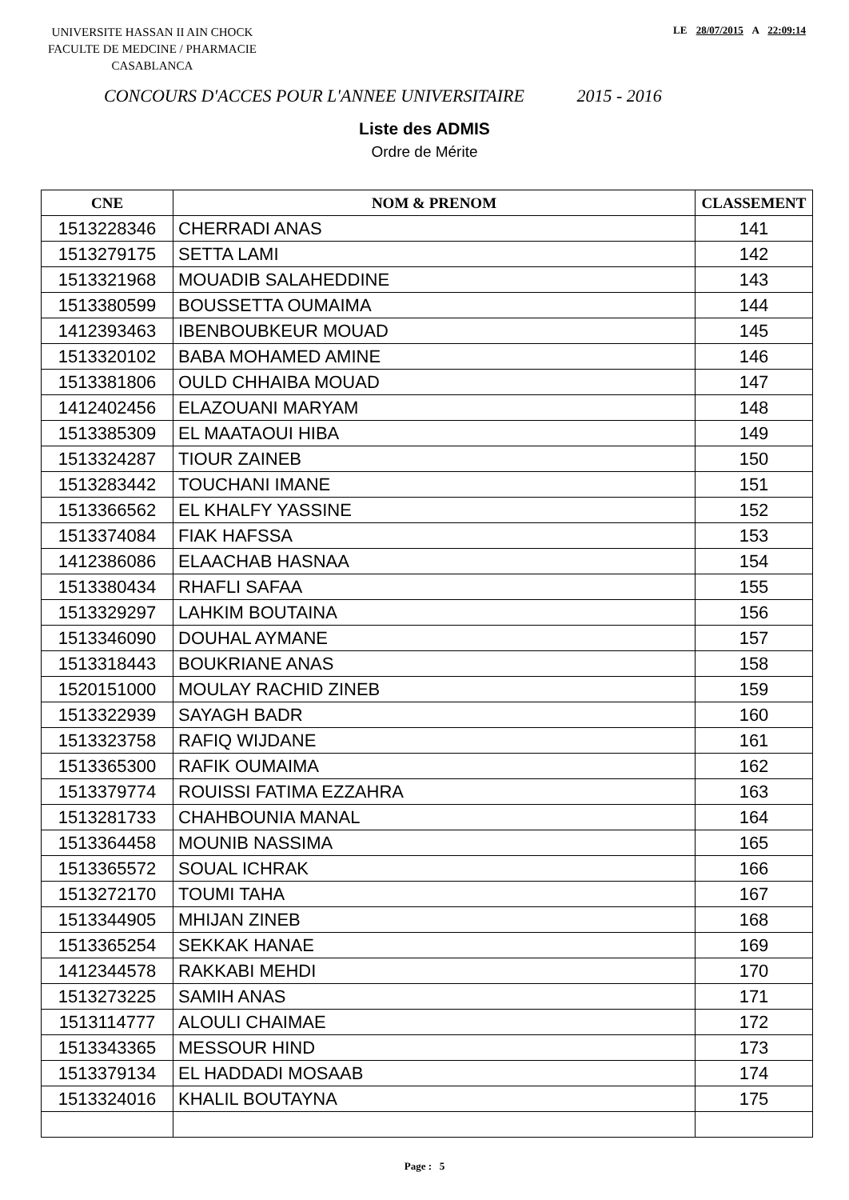UNIVERSITE HASSAN II AIN CHOCK
FACULTE DE MEDCINE / PHARMACIE
CASABLANCA
LE 28/07/2015 A 22:09:14
CONCOURS D'ACCES POUR L'ANNEE UNIVERSITAIRE 2015 - 2016
Liste des ADMIS
Ordre de Mérite
| CNE | NOM & PRENOM | CLASSEMENT |
| --- | --- | --- |
| 1513228346 | CHERRADI ANAS | 141 |
| 1513279175 | SETTA LAMI | 142 |
| 1513321968 | MOUADIB SALAHEDDINE | 143 |
| 1513380599 | BOUSSETTA OUMAIMA | 144 |
| 1412393463 | IBENBOUBKEUR MOUAD | 145 |
| 1513320102 | BABA MOHAMED AMINE | 146 |
| 1513381806 | OULD CHHAIBA MOUAD | 147 |
| 1412402456 | ELAZOUANI MARYAM | 148 |
| 1513385309 | EL MAATAOUI HIBA | 149 |
| 1513324287 | TIOUR ZAINEB | 150 |
| 1513283442 | TOUCHANI IMANE | 151 |
| 1513366562 | EL KHALFY YASSINE | 152 |
| 1513374084 | FIAK HAFSSA | 153 |
| 1412386086 | ELAACHAB HASNAA | 154 |
| 1513380434 | RHAFLI SAFAA | 155 |
| 1513329297 | LAHKIM BOUTAINA | 156 |
| 1513346090 | DOUHAL AYMANE | 157 |
| 1513318443 | BOUKRIANE ANAS | 158 |
| 1520151000 | MOULAY RACHID ZINEB | 159 |
| 1513322939 | SAYAGH BADR | 160 |
| 1513323758 | RAFIQ WIJDANE | 161 |
| 1513365300 | RAFIK OUMAIMA | 162 |
| 1513379774 | ROUISSI FATIMA EZZAHRA | 163 |
| 1513281733 | CHAHBOUNIA MANAL | 164 |
| 1513364458 | MOUNIB NASSIMA | 165 |
| 1513365572 | SOUAL ICHRAK | 166 |
| 1513272170 | TOUMI TAHA | 167 |
| 1513344905 | MHIJAN ZINEB | 168 |
| 1513365254 | SEKKAK HANAE | 169 |
| 1412344578 | RAKKABI MEHDI | 170 |
| 1513273225 | SAMIH ANAS | 171 |
| 1513114777 | ALOULI CHAIMAE | 172 |
| 1513343365 | MESSOUR HIND | 173 |
| 1513379134 | EL HADDADI MOSAAB | 174 |
| 1513324016 | KHALIL BOUTAYNA | 175 |
Page : 5